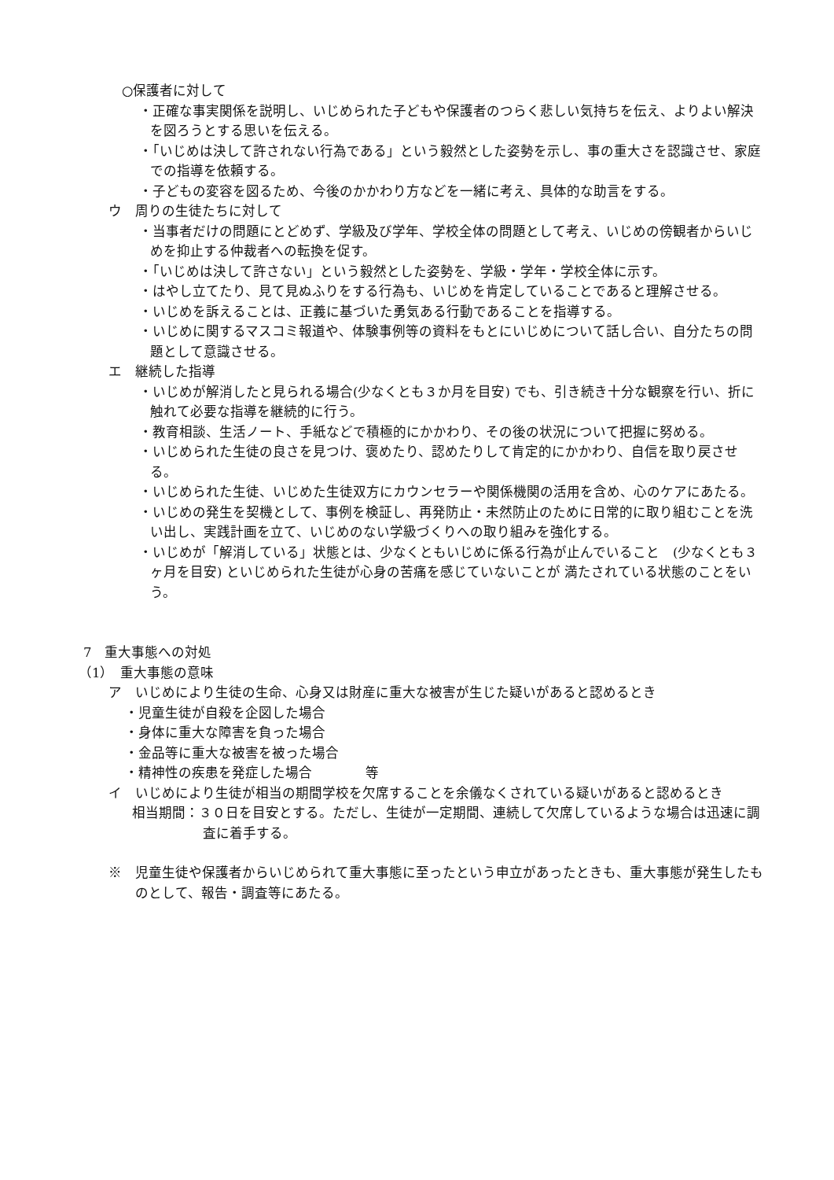○保護者に対して
・正確な事実関係を説明し、いじめられた子どもや保護者のつらく悲しい気持ちを伝え、よりよい解決を図ろうとする思いを伝える。
・「いじめは決して許されない行為である」という毅然とした姿勢を示し、事の重大さを認識させ、家庭での指導を依頼する。
・子どもの変容を図るため、今後のかかわり方などを一緒に考え、具体的な助言をする。
ウ　周りの生徒たちに対して
・当事者だけの問題にとどめず、学級及び学年、学校全体の問題として考え、いじめの傍観者からいじめを抑止する仲裁者への転換を促す。
・「いじめは決して許さない」という毅然とした姿勢を、学級・学年・学校全体に示す。
・はやし立てたり、見て見ぬふりをする行為も、いじめを肯定していることであると理解させる。
・いじめを訴えることは、正義に基づいた勇気ある行動であることを指導する。
・いじめに関するマスコミ報道や、体験事例等の資料をもとにいじめについて話し合い、自分たちの問題として意識させる。
エ　継続した指導
・いじめが解消したと見られる場合(少なくとも３か月を目安) でも、引き続き十分な観察を行い、折に触れて必要な指導を継続的に行う。
・教育相談、生活ノート、手紙などで積極的にかかわり、その後の状況について把握に努める。
・いじめられた生徒の良さを見つけ、褒めたり、認めたりして肯定的にかかわり、自信を取り戻させる。
・いじめられた生徒、いじめた生徒双方にカウンセラーや関係機関の活用を含め、心のケアにあたる。
・いじめの発生を契機として、事例を検証し、再発防止・未然防止のために日常的に取り組むことを洗い出し、実践計画を立て、いじめのない学級づくりへの取り組みを強化する。
・いじめが「解消している」状態とは、少なくともいじめに係る行為が止んでいること　(少なくとも３ヶ月を目安) といじめられた生徒が心身の苦痛を感じていないことが 満たされている状態のことをいう。
7　重大事態への対処
（1）　重大事態の意味
ア　いじめにより生徒の生命、心身又は財産に重大な被害が生じた疑いがあると認めるとき
・児童生徒が自殺を企図した場合
・身体に重大な障害を負った場合
・金品等に重大な被害を被った場合
・精神性の疾患を発症した場合　　　　等
イ　いじめにより生徒が相当の期間学校を欠席することを余儀なくされている疑いがあると認めるとき
相当期間：３０日を目安とする。ただし、生徒が一定期間、連続して欠席しているような場合は迅速に調査に着手する。
※　児童生徒や保護者からいじめられて重大事態に至ったという申立があったときも、重大事態が発生したものとして、報告・調査等にあたる。